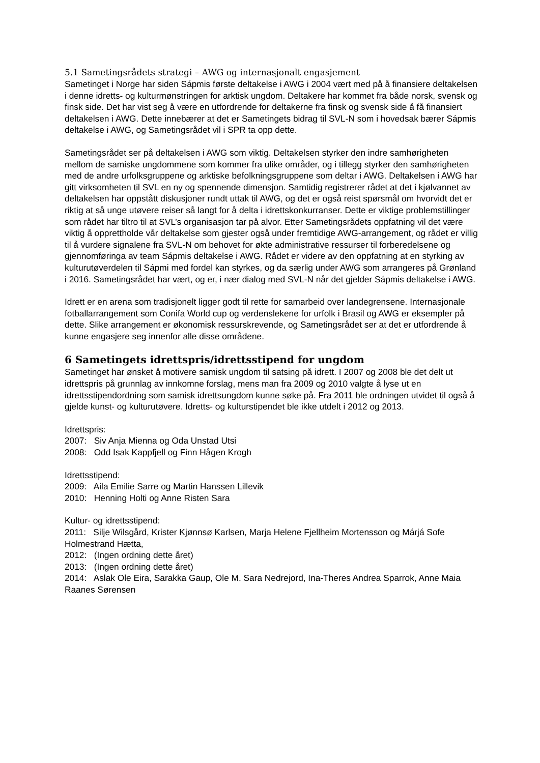5.1 Sametingsrådets strategi – AWG og internasjonalt engasjement
Sametinget i Norge har siden Sápmis første deltakelse i AWG i 2004 vært med på å finansiere deltakelsen i denne idretts- og kulturmønstringen for arktisk ungdom. Deltakere har kommet fra både norsk, svensk og finsk side. Det har vist seg å være en utfordrende for deltakerne fra finsk og svensk side å få finansiert deltakelsen i AWG. Dette innebærer at det er Sametingets bidrag til SVL-N som i hovedsak bærer Sápmis deltakelse i AWG, og Sametingsrådet vil i SPR ta opp dette.
Sametingsrådet ser på deltakelsen i AWG som viktig. Deltakelsen styrker den indre samhørigheten mellom de samiske ungdommene som kommer fra ulike områder, og i tillegg styrker den samhørigheten med de andre urfolksgruppene og arktiske befolkningsgruppene som deltar i AWG. Deltakelsen i AWG har gitt virksomheten til SVL en ny og spennende dimensjon. Samtidig registrerer rådet at det i kjølvannet av deltakelsen har oppstått diskusjoner rundt uttak til AWG, og det er også reist spørsmål om hvorvidt det er riktig at så unge utøvere reiser så langt for å delta i idrettskonkurranser. Dette er viktige problemstillinger som rådet har tiltro til at SVL’s organisasjon tar på alvor. Etter Sametingsrådets oppfatning vil det være viktig å opprettholde vår deltakelse som gjester også under fremtidige AWG-arrangement, og rådet er villig til å vurdere signalene fra SVL-N om behovet for økte administrative ressurser til forberedelsene og gjennomføringa av team Sápmis deltakelse i AWG. Rådet er videre av den oppfatning at en styrking av kulturutøverdelen til Sápmi med fordel kan styrkes, og da særlig under AWG som arrangeres på Grønland i 2016. Sametingsrådet har vært, og er, i nær dialog med SVL-N når det gjelder Sápmis deltakelse i AWG.
Idrett er en arena som tradisjonelt ligger godt til rette for samarbeid over landegrensene. Internasjonale fotballarrangement som Conifa World cup og verdenslekene for urfolk i Brasil og AWG er eksempler på dette. Slike arrangement er økonomisk ressurskrevende, og Sametingsrådet ser at det er utfordrende å kunne engasjere seg innenfor alle disse områdene.
6 Sametingets idrettspris/idrettsstipend for ungdom
Sametinget har ønsket å motivere samisk ungdom til satsing på idrett. I 2007 og 2008 ble det delt ut idrettspris på grunnlag av innkomne forslag, mens man fra 2009 og 2010 valgte å lyse ut en idrettsstipendordning som samisk idrettsungdom kunne søke på. Fra 2011 ble ordningen utvidet til også å gjelde kunst- og kulturutøvere. Idretts- og kulturstipendet ble ikke utdelt i 2012 og 2013.
Idrettspris:
2007: Siv Anja Mienna og Oda Unstad Utsi
2008: Odd Isak Kappfjell og Finn Hågen Krogh
Idrettsstipend:
2009: Aila Emilie Sarre og Martin Hanssen Lillevik
2010: Henning Holti og Anne Risten Sara
Kultur- og idrettsstipend:
2011: Silje Wilsgård, Krister Kjønnsø Karlsen, Marja Helene Fjellheim Mortensson og Márjá Sofe Holmestrand Hætta,
2012: (Ingen ordning dette året)
2013: (Ingen ordning dette året)
2014: Aslak Ole Eira, Sarakka Gaup, Ole M. Sara Nedrejord, Ina-Theres Andrea Sparrok, Anne Maia Raanes Sørensen